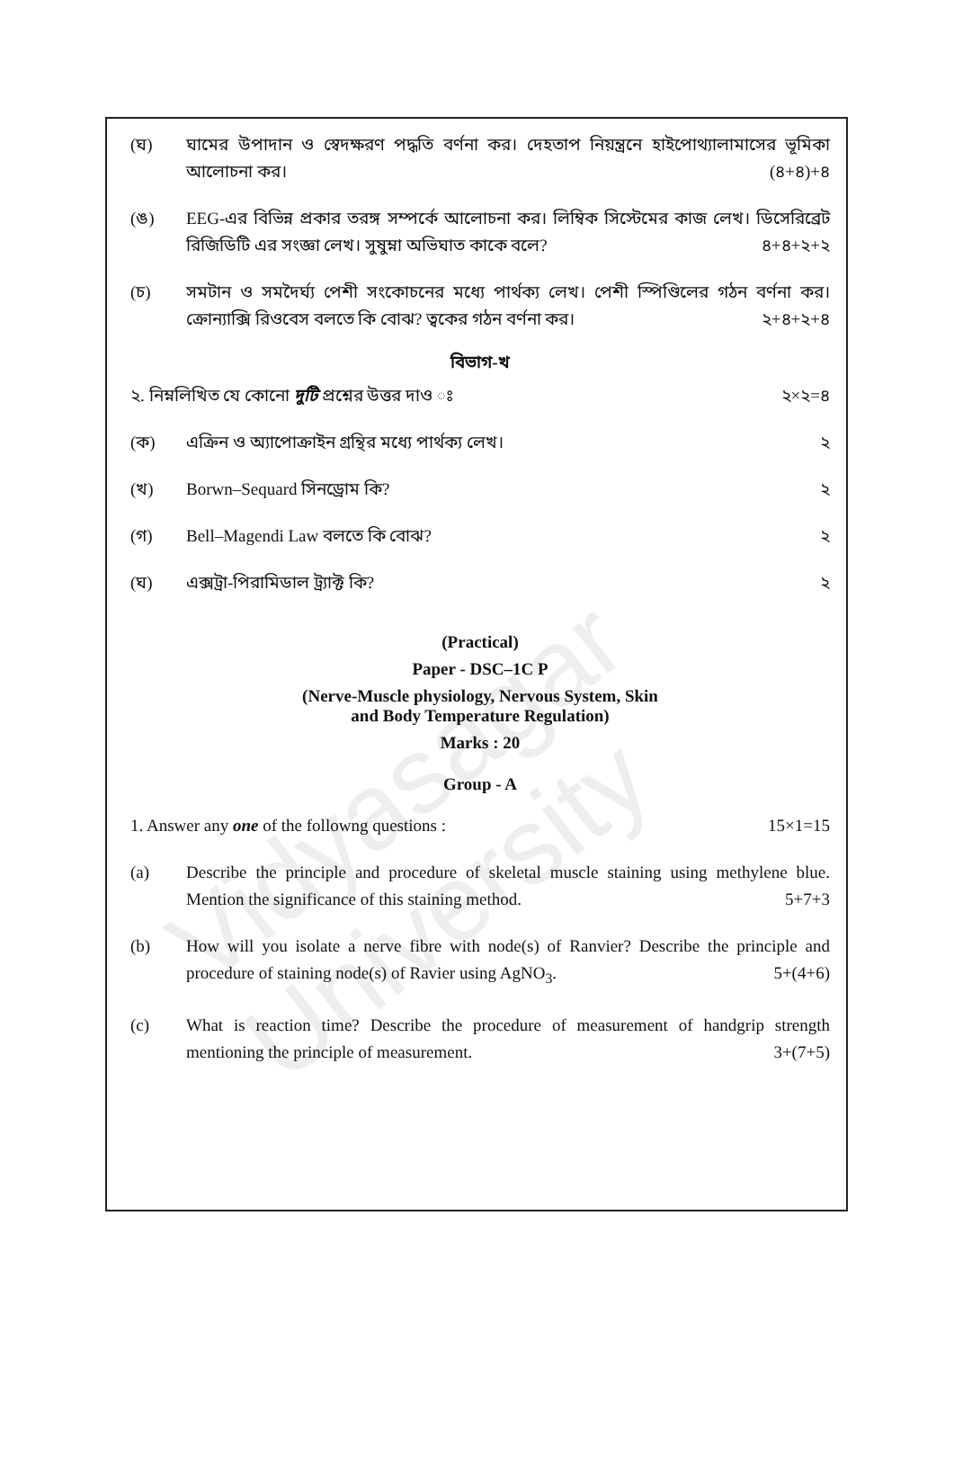Vidyasagar University
(ঘ) ঘামের উপাদান ও স্বেদক্ষরণ পদ্ধতি বর্ণনা কর। দেহতাপ নিয়ন্ত্রনে হাইপোথ্যালামাসের ভূমিকা আলোচনা কর। (৪+৪)+৪
(ঙ) EEG-এর বিভিন্ন প্রকার তরঙ্গ সম্পর্কে আলোচনা কর। লিম্বিক সিস্টেমের কাজ লেখ। ডিসেরিব্রেট রিজিডিটি এর সংজ্ঞা লেখ। সুষুম্না অভিঘাত কাকে বলে? ৪+৪+২+২
(চ) সমটান ও সমদৈর্ঘ্য পেশী সংকোচনের মধ্যে পার্থক্য লেখ। পেশী স্পিণ্ডিলের গঠন বর্ণনা কর। ক্রোন্যাক্সি রিওবেস বলতে কি বোঝ? ত্বকের গঠন বর্ণনা কর। ২+৪+২+৪
বিভাগ-খ
২. নিম্নলিখিত যে কোনো দুটি প্রশ্নের উত্তর দাও ঃ ২×২=৪
(ক) এক্রিন ও অ্যাপোক্রাইন গ্রন্থির মধ্যে পার্থক্য লেখ। ২
(খ) Borwn–Sequard সিনড্রোম কি? ২
(গ) Bell–Magendi Law বলতে কি বোঝ? ২
(ঘ) এক্সট্রা-পিরামিডাল ট্র্যাক্ট কি? ২
(Practical)
Paper - DSC–1C P
(Nerve-Muscle physiology, Nervous System, Skin
and Body Temperature Regulation)
Marks : 20
Group - A
1. Answer any one of the followng questions : 15×1=15
(a) Describe the principle and procedure of skeletal muscle staining using methylene blue. Mention the significance of this staining method. 5+7+3
(b) How will you isolate a nerve fibre with node(s) of Ranvier? Describe the principle and procedure of staining node(s) of Ravier using AgNO<sub>3</sub>. 5+(4+6)
(c) What is reaction time? Describe the procedure of measurement of handgrip strength mentioning the principle of measurement. 3+(7+5)